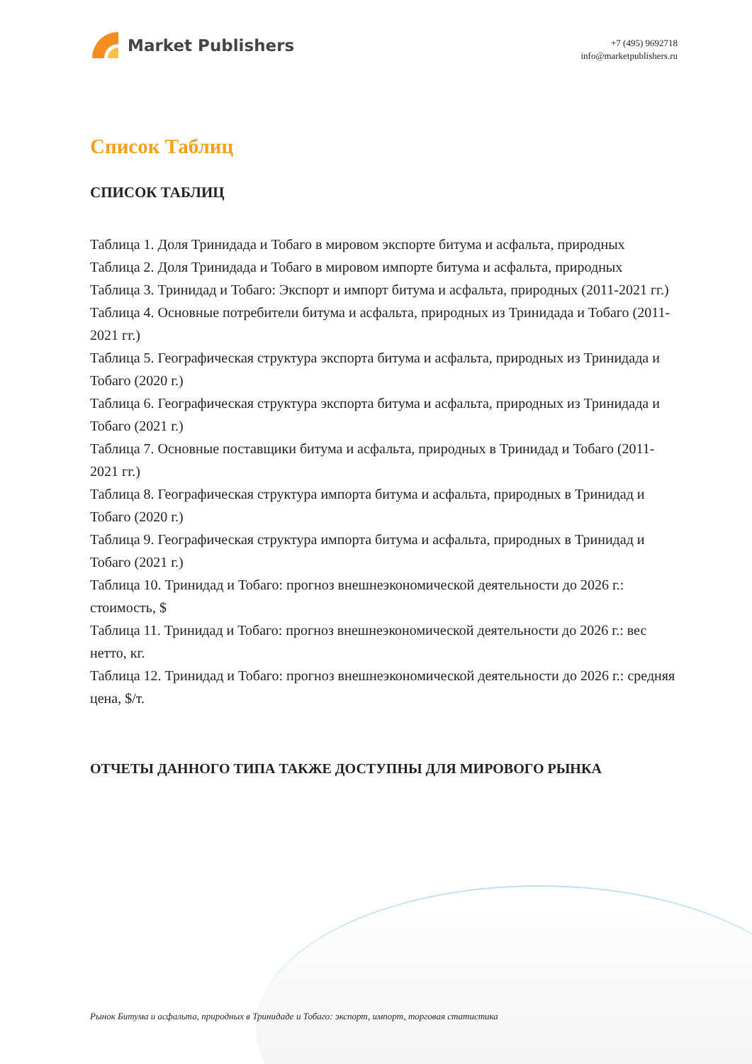Market Publishers
+7 (495) 9692718
info@marketpublishers.ru
Список Таблиц
СПИСОК ТАБЛИЦ
Таблица 1. Доля Тринидада и Тобаго в мировом экспорте битума и асфальта, природных
Таблица 2. Доля Тринидада и Тобаго в мировом импорте битума и асфальта, природных
Таблица 3. Тринидад и Тобаго: Экспорт и импорт битума и асфальта, природных (2011-2021 гг.)
Таблица 4. Основные потребители битума и асфальта, природных из Тринидада и Тобаго (2011-2021 гг.)
Таблица 5. Географическая структура экспорта битума и асфальта, природных из Тринидада и Тобаго (2020 г.)
Таблица 6. Географическая структура экспорта битума и асфальта, природных из Тринидада и Тобаго (2021 г.)
Таблица 7. Основные поставщики битума и асфальта, природных в Тринидад и Тобаго (2011-2021 гг.)
Таблица 8. Географическая структура импорта битума и асфальта, природных в Тринидад и Тобаго (2020 г.)
Таблица 9. Географическая структура импорта битума и асфальта, природных в Тринидад и Тобаго (2021 г.)
Таблица 10. Тринидад и Тобаго: прогноз внешнеэкономической деятельности до 2026 г.: стоимость, $
Таблица 11. Тринидад и Тобаго: прогноз внешнеэкономической деятельности до 2026 г.: вес нетто, кг.
Таблица 12. Тринидад и Тобаго: прогноз внешнеэкономической деятельности до 2026 г.: средняя цена, $/т.
ОТЧЕТЫ ДАННОГО ТИПА ТАКЖЕ ДОСТУПНЫ ДЛЯ МИРОВОГО РЫНКА
Рынок Битума и асфальта, природных в Тринидаде и Тобаго: экспорт, импорт, торговая статистика